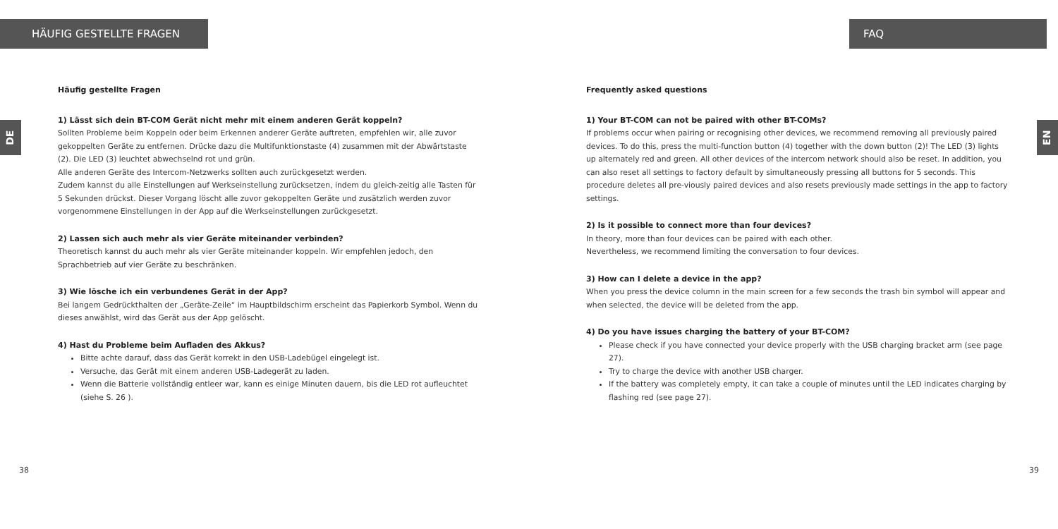HÄUFIG GESTELLTE FRAGEN
DE
Häufig gestellte Fragen
1) Lässt sich dein BT-COM Gerät nicht mehr mit einem anderen Gerät koppeln?
Sollten Probleme beim Koppeln oder beim Erkennen anderer Geräte auftreten, empfehlen wir, alle zuvor gekoppelten Geräte zu entfernen. Drücke dazu die Multifunktionstaste (4) zusammen mit der Abwärtstaste (2). Die LED (3) leuchtet abwechselnd rot und grün.
Alle anderen Geräte des Intercom-Netzwerks sollten auch zurückgesetzt werden.
Zudem kannst du alle Einstellungen auf Werkseinstellung zurücksetzen, indem du gleich-zeitig alle Tasten für 5 Sekunden drückst. Dieser Vorgang löscht alle zuvor gekoppelten Geräte und zusätzlich werden zuvor vorgenommene Einstellungen in der App auf die Werkseinstellungen zurückgesetzt.
2) Lassen sich auch mehr als vier Geräte miteinander verbinden?
Theoretisch kannst du auch mehr als vier Geräte miteinander koppeln. Wir empfehlen jedoch, den Sprachbetrieb auf vier Geräte zu beschränken.
3) Wie lösche ich ein verbundenes Gerät in der App?
Bei langem Gedrückthalten der „Geräte-Zeile“ im Hauptbildschirm erscheint das Papierkorb Symbol. Wenn du dieses anwählst, wird das Gerät aus der App gelöscht.
4) Hast du Probleme beim Aufladen des Akkus?
Bitte achte darauf, dass das Gerät korrekt in den USB-Ladebügel eingelegt ist.
Versuche, das Gerät mit einem anderen USB-Ladegerät zu laden.
Wenn die Batterie vollständig entleer war, kann es einige Minuten dauern, bis die LED rot aufleuchtet (siehe S. 26 ).
38
FAQ
EN
Frequently asked questions
1) Your BT-COM can not be paired with other BT-COMs?
If problems occur when pairing or recognising other devices, we recommend removing all previously paired devices. To do this, press the multi-function button (4) together with the down button (2)! The LED (3) lights up alternately red and green. All other devices of the intercom network should also be reset. In addition, you can also reset all settings to factory default by simultaneously pressing all buttons for 5 seconds. This procedure deletes all pre-viously paired devices and also resets previously made settings in the app to factory settings.
2) Is it possible to connect more than four devices?
In theory, more than four devices can be paired with each other.
Nevertheless, we recommend limiting the conversation to four devices.
3) How can I delete a device in the app?
When you press the device column in the main screen for a few seconds the trash bin symbol will appear and when selected, the device will be deleted from the app.
4) Do you have issues charging the battery of your BT-COM?
Please check if you have connected your device properly with the USB charging bracket arm (see page 27).
Try to charge the device with another USB charger.
If the battery was completely empty, it can take a couple of minutes until the LED indicates charging by flashing red (see page 27).
39